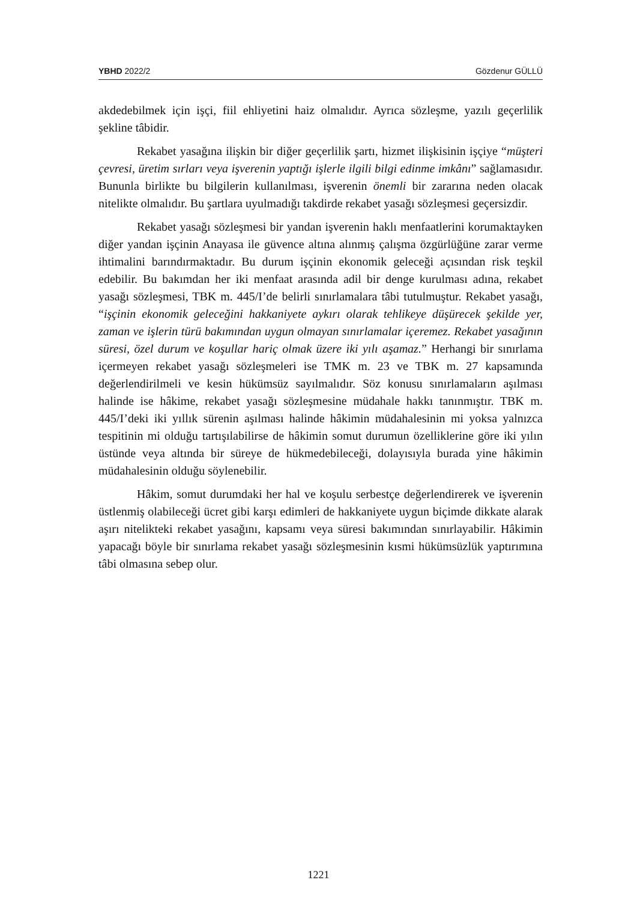YBHD 2022/2 Gözdenur GÜLLÜ
akdedebilmek için işçi, fiil ehliyetini haiz olmalıdır. Ayrıca sözleşme, yazılı geçerlilik şekline tâbidir.
Rekabet yasağına ilişkin bir diğer geçerlilik şartı, hizmet ilişkisinin işçiye “müşteri çevresi, üretim sırları veya işverenin yaptığı işlerle ilgili bilgi edinme imkânı” sağlamasıdır. Bununla birlikte bu bilgilerin kullanılması, işverenin önemli bir zararına neden olacak nitelikte olmalıdır. Bu şartlara uyulmadığı takdirde rekabet yasağı sözleşmesi geçersizdir.
Rekabet yasağı sözleşmesi bir yandan işverenin haklı menfaatlerini korumaktayken diğer yandan işçinin Anayasa ile güvence altına alınmış çalışma özgürlüğüne zarar verme ihtimalini barındırmaktadır. Bu durum işçinin ekonomik geleceği açısından risk teşkil edebilir. Bu bakımdan her iki menfaat arasında adil bir denge kurulması adına, rekabet yasağı sözleşmesi, TBK m. 445/I’de belirli sınırlamalara tâbi tutulmuştur. Rekabet yasağı, “işçinin ekonomik geleceğini hakkaniyete aykırı olarak tehlikeye düşürecek şekilde yer, zaman ve işlerin türü bakımından uygun olmayan sınırlamalar içeremez. Rekabet yasağının süresi, özel durum ve koşullar hariç olmak üzere iki yılı aşamaz.” Herhangi bir sınırlama içermeyen rekabet yasağı sözleşmeleri ise TMK m. 23 ve TBK m. 27 kapsamında değerlendirilmeli ve kesin hükümsüz sayılmalıdır. Söz konusu sınırlamaların aşılması halinde ise hâkime, rekabet yasağı sözleşmesine müdahale hakkı tanınmıştır. TBK m. 445/I’deki iki yıllık sürenin aşılması halinde hâkimin müdahalesinin mi yoksa yalnızca tespitinin mi olduğu tartışılabilirse de hâkimin somut durumun özelliklerine göre iki yılın üstünde veya altında bir süreye de hükmedebileceği, dolayısıyla burada yine hâkimin müdahalesinin olduğu söylenebilir.
Hâkim, somut durumdaki her hal ve koşulu serbestçe değerlendirerek ve işverenin üstlenmiş olabileceği ücret gibi karşı edimleri de hakkaniyete uygun biçimde dikkate alarak aşırı nitelikteki rekabet yasağını, kapsamı veya süresi bakımından sınırlayabilir. Hâkimin yapacağı böyle bir sınırlama rekabet yasağı sözleşmesinin kısmi hükümsüzlük yaptırımına tâbi olmasına sebep olur.
1221